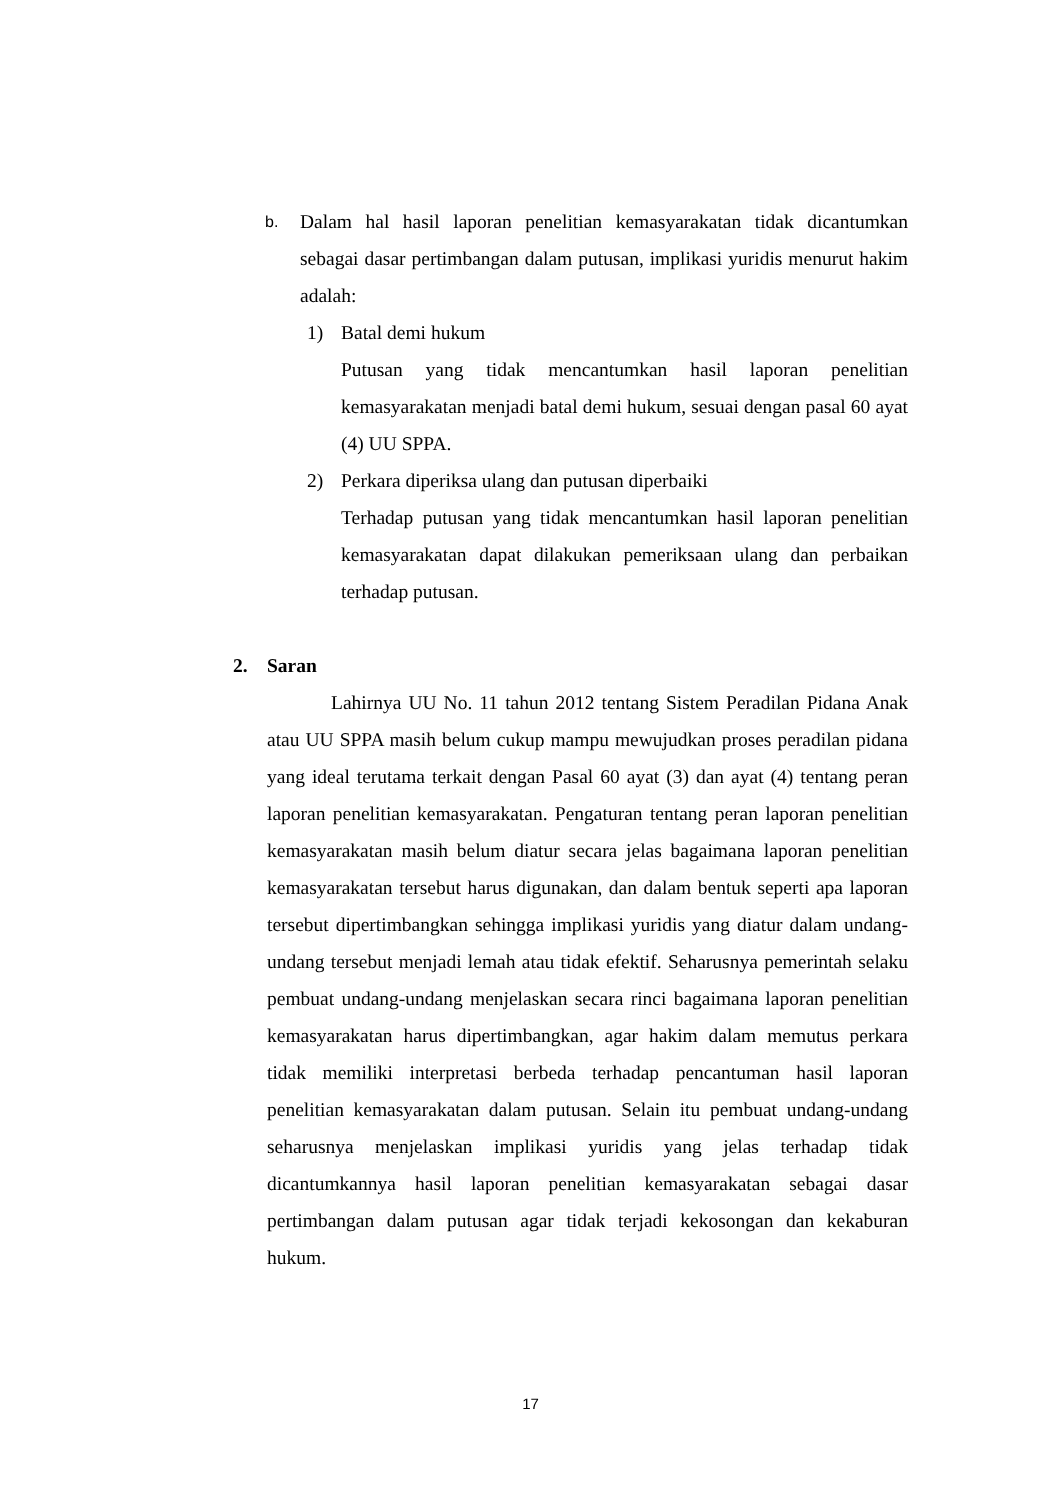b.
Dalam hal hasil laporan penelitian kemasyarakatan tidak dicantumkan sebagai dasar pertimbangan dalam putusan, implikasi yuridis menurut hakim adalah:
1) Batal demi hukum
Putusan yang tidak mencantumkan hasil laporan penelitian kemasyarakatan menjadi batal demi hukum, sesuai dengan pasal 60 ayat (4) UU SPPA.
2) Perkara diperiksa ulang dan putusan diperbaiki
Terhadap putusan yang tidak mencantumkan hasil laporan penelitian kemasyarakatan dapat dilakukan pemeriksaan ulang dan perbaikan terhadap putusan.
2. Saran
Lahirnya UU No. 11 tahun 2012 tentang Sistem Peradilan Pidana Anak atau UU SPPA masih belum cukup mampu mewujudkan proses peradilan pidana yang ideal terutama terkait dengan Pasal 60 ayat (3) dan ayat (4) tentang peran laporan penelitian kemasyarakatan. Pengaturan tentang peran laporan penelitian kemasyarakatan masih belum diatur secara jelas bagaimana laporan penelitian kemasyarakatan tersebut harus digunakan, dan dalam bentuk seperti apa laporan tersebut dipertimbangkan sehingga implikasi yuridis yang diatur dalam undang-undang tersebut menjadi lemah atau tidak efektif. Seharusnya pemerintah selaku pembuat undang-undang menjelaskan secara rinci bagaimana laporan penelitian kemasyarakatan harus dipertimbangkan, agar hakim dalam memutus perkara tidak memiliki interpretasi berbeda terhadap pencantuman hasil laporan penelitian kemasyarakatan dalam putusan. Selain itu pembuat undang-undang seharusnya menjelaskan implikasi yuridis yang jelas terhadap tidak dicantumkannya hasil laporan penelitian kemasyarakatan sebagai dasar pertimbangan dalam putusan agar tidak terjadi kekosongan dan kekaburan hukum.
17